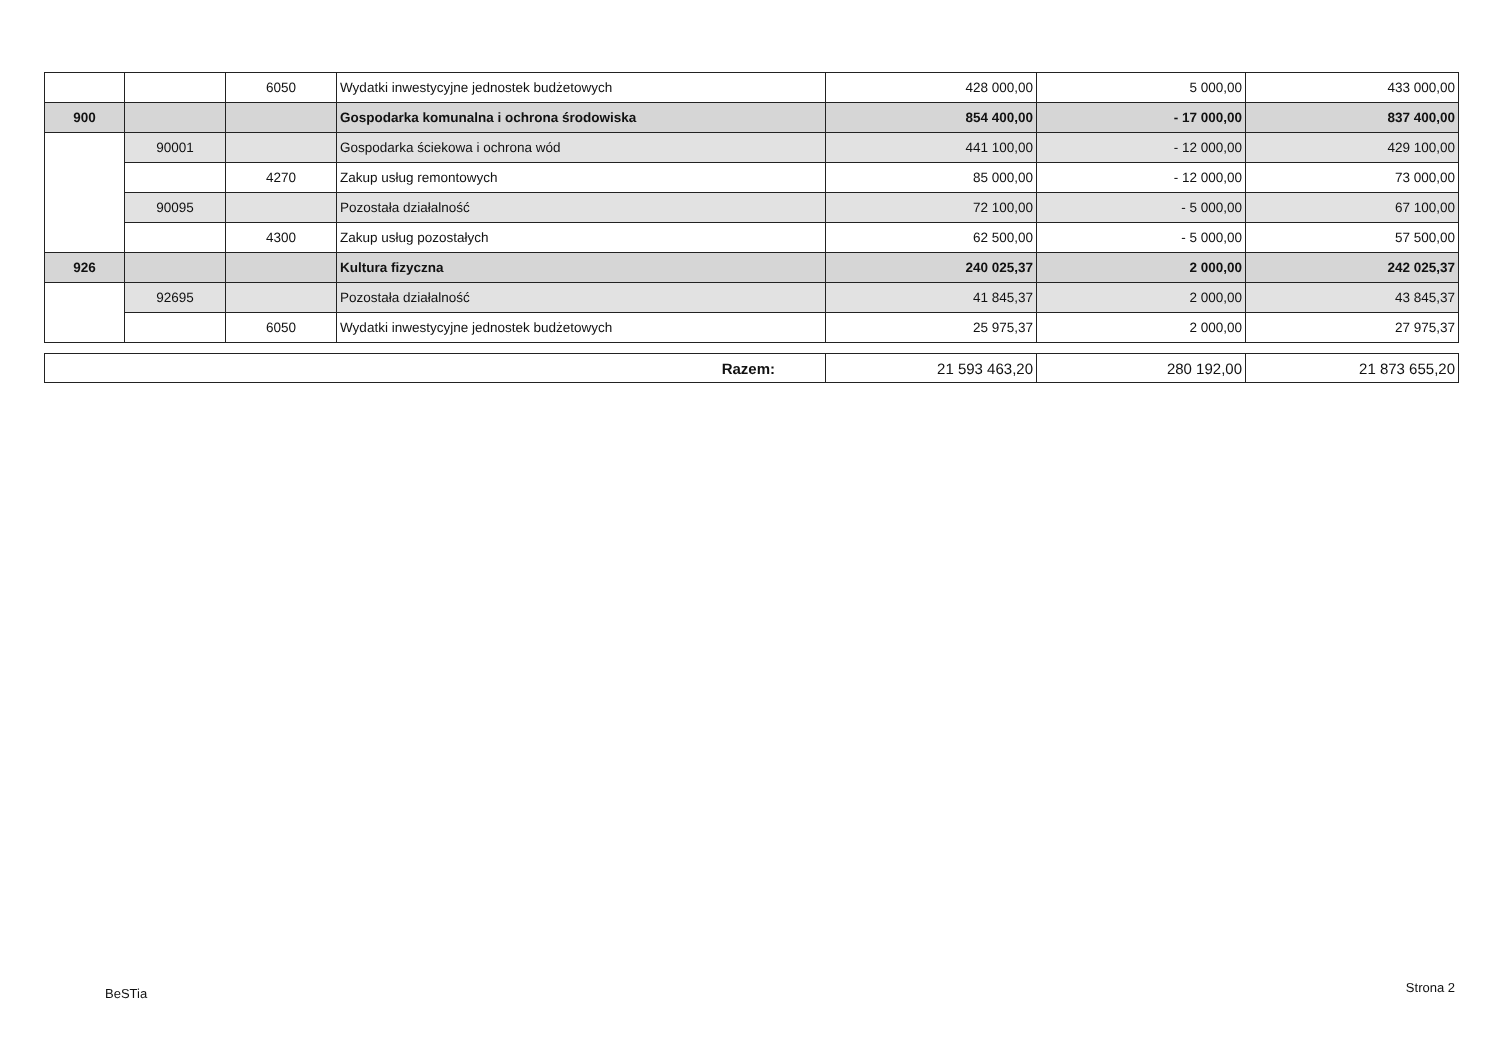| | | 6050 | Wydatki inwestycyjne jednostek budżetowych | 428 000,00 | 5 000,00 | 433 000,00 |
| 900 | | | Gospodarka komunalna i ochrona środowiska | 854 400,00 | - 17 000,00 | 837 400,00 |
| | 90001 | | Gospodarka ściekowa i ochrona wód | 441 100,00 | - 12 000,00 | 429 100,00 |
| | | 4270 | Zakup usług remontowych | 85 000,00 | - 12 000,00 | 73 000,00 |
| | 90095 | | Pozostała działalność | 72 100,00 | - 5 000,00 | 67 100,00 |
| | | 4300 | Zakup usług pozostałych | 62 500,00 | - 5 000,00 | 57 500,00 |
| 926 | | | Kultura fizyczna | 240 025,37 | 2 000,00 | 242 025,37 |
| | 92695 | | Pozostała działalność | 41 845,37 | 2 000,00 | 43 845,37 |
| | | 6050 | Wydatki inwestycyjne jednostek budżetowych | 25 975,37 | 2 000,00 | 27 975,37 |
| Razem: | 21 593 463,20 | 280 192,00 | 21 873 655,20 |
BeSTia Strona 2